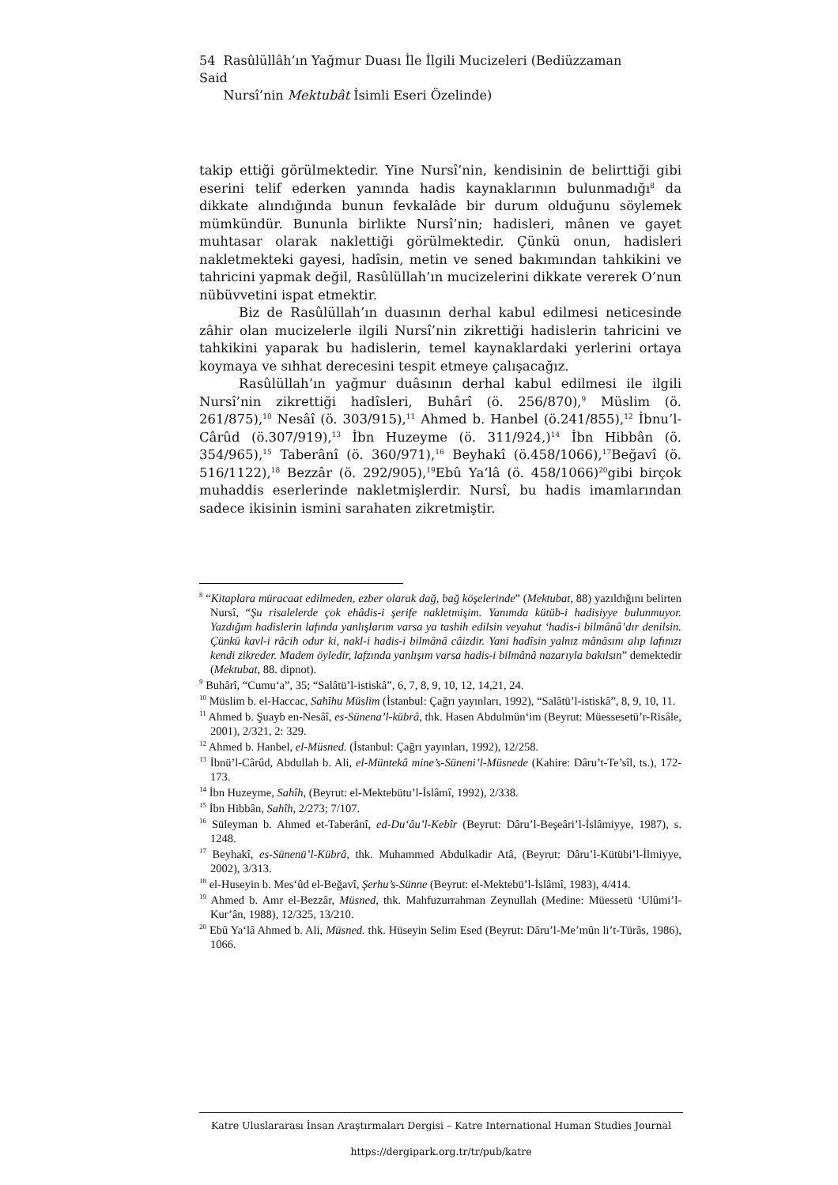54 Rasûlüllâh’ın Yağmur Duası İle İlgili Mucizeleri (Bediüzzaman Said
Nursî’nin Mektubât İsimli Eseri Özelinde)
takip ettiği görülmektedir. Yine Nursî’nin, kendisinin de belirttiği gibi eserini telif ederken yanında hadis kaynaklarının bulunmadığı<sup>8</sup> da dikkate alındığında bunun fevkalâde bir durum olduğunu söylemek mümkündür. Bununla birlikte Nursî’nin; hadisleri, mânen ve gayet muhtasar olarak naklettiği görülmektedir. Çünkü onun, hadisleri nakletmekteki gayesi, hadîsin, metin ve sened bakımından tahkikini ve tahricini yapmak değil, Rasûlüllah’ın mucizelerini dikkate vererek O’nun nübüvvetini ispat etmektir.
Biz de Rasûlüllah’ın duasının derhal kabul edilmesi neticesinde zâhir olan mucizelerle ilgili Nursî’nin zikrettiği hadislerin tahricini ve tahkikini yaparak bu hadislerin, temel kaynaklardaki yerlerini ortaya koymaya ve sıhhat derecesini tespit etmeye çalışacağız.
Rasûlüllah’ın yağmur duâsının derhal kabul edilmesi ile ilgili Nursî’nin zikrettiği hadîsleri, Buhârî (ö. 256/870),<sup>9</sup> Müslim (ö. 261/875),<sup>10</sup> Nesâî (ö. 303/915),<sup>11</sup> Ahmed b. Hanbel (ö.241/855),<sup>12</sup> İbnu’l-Cârûd (ö.307/919),<sup>13</sup> İbn Huzeyme (ö. 311/924,)<sup>14</sup> İbn Hibbân (ö. 354/965),<sup>15</sup> Taberânî (ö. 360/971),<sup>16</sup> Beyhakî (ö.458/1066),<sup>17</sup>Beğavî (ö. 516/1122),<sup>18</sup> Bezzâr (ö. 292/905),<sup>19</sup>Ebû Ya‘lâ (ö. 458/1066)<sup>20</sup>gibi birçok muhaddis eserlerinde nakletmişlerdir. Nursî, bu hadis imamlarından sadece ikisinin ismini sarahaten zikretmiştir.
<sup>8</sup> “Kitaplara müracaat edilmeden, ezber olarak dağ, bağ köşelerinde” (Mektubat, 88) yazıldığını belirten Nursî, “Şu risalelerde çok ehâdis-i şerife nakletmişim. Yanımda kütüb-i hadisiyye bulunmuyor. Yazdığım hadislerin lafında yanlışlarım varsa ya tashih edilsin veyahut ‘hadis-i bilmânâ’dır denilsin. Çünkü kavl-i râcih odur ki, nakl-i hadis-i bilmânâ câizdir. Yani hadîsin yalnız mânâsını alıp lafınızı kendi zikreder. Madem öyledir, lafzında yanlışım varsa hadis-i bilmânâ nazarıyla bakılsın” demektedir (Mektubat, 88. dipnot).
<sup>9</sup> Buhârî, “Cumu‘a”, 35; “Salâtü’l-istiskâ”, 6, 7, 8, 9, 10, 12, 14,21, 24.
<sup>10</sup> Müslim b. el-Haccac, Sahîhu Müslim (İstanbul: Çağrı yayınları, 1992), “Salâtü’l-istiskâ”, 8, 9, 10, 11.
<sup>11</sup> Ahmed b. Şuayb en-Nesâî, es-Sünena’l-kübrâ, thk. Hasen Abdulmün‘im (Beyrut: Müessesetü’r-Risâle, 2001), 2/321, 2: 329.
<sup>12</sup> Ahmed b. Hanbel, el-Müsned. (İstanbul: Çağrı yayınları, 1992), 12/258.
<sup>13</sup> İbnü’l-Cârûd, Abdullah b. Ali, el-Müntekâ mine’s-Süneni’l-Müsnede (Kahire: Dâru’t-Te’sîl, ts.), 172-173.
<sup>14</sup> İbn Huzeyme, Sahîh, (Beyrut: el-Mektebütu’l-İslâmî, 1992), 2/338.
<sup>15</sup> İbn Hibbân, Sahîh, 2/273; 7/107.
<sup>16</sup> Süleyman b. Ahmed et-Taberânî, ed-Du‘âu’l-Kebîr (Beyrut: Dâru’l-Beşeâri’l-İslâmiyye, 1987), s. 1248.
<sup>17</sup> Beyhakî, es-Sünenü’l-Kübrâ, thk. Muhammed Abdulkadir Atâ, (Beyrut: Dâru’l-Kütübi’l-İlmiyye, 2002), 3/313.
<sup>18</sup> el-Huseyin b. Mes‘ûd el-Beğavî, Şerhu’s-Sünne (Beyrut: el-Mektebü’l-İslâmî, 1983), 4/414.
<sup>19</sup> Ahmed b. Amr el-Bezzâr, Müsned, thk. Mahfuzurrahman Zeynullah (Medine: Müessetü ‘Ulûmi’l-Kur’ân, 1988), 12/325, 13/210.
<sup>20</sup> Ebû Ya‘lâ Ahmed b. Ali, Müsned. thk. Hüseyin Selim Esed (Beyrut: Dâru’l-Me’mûn li’t-Türâs, 1986), 1066.
Katre Uluslararası İnsan Araştırmaları Dergisi – Katre International Human Studies Journal
https://dergipark.org.tr/tr/pub/katre